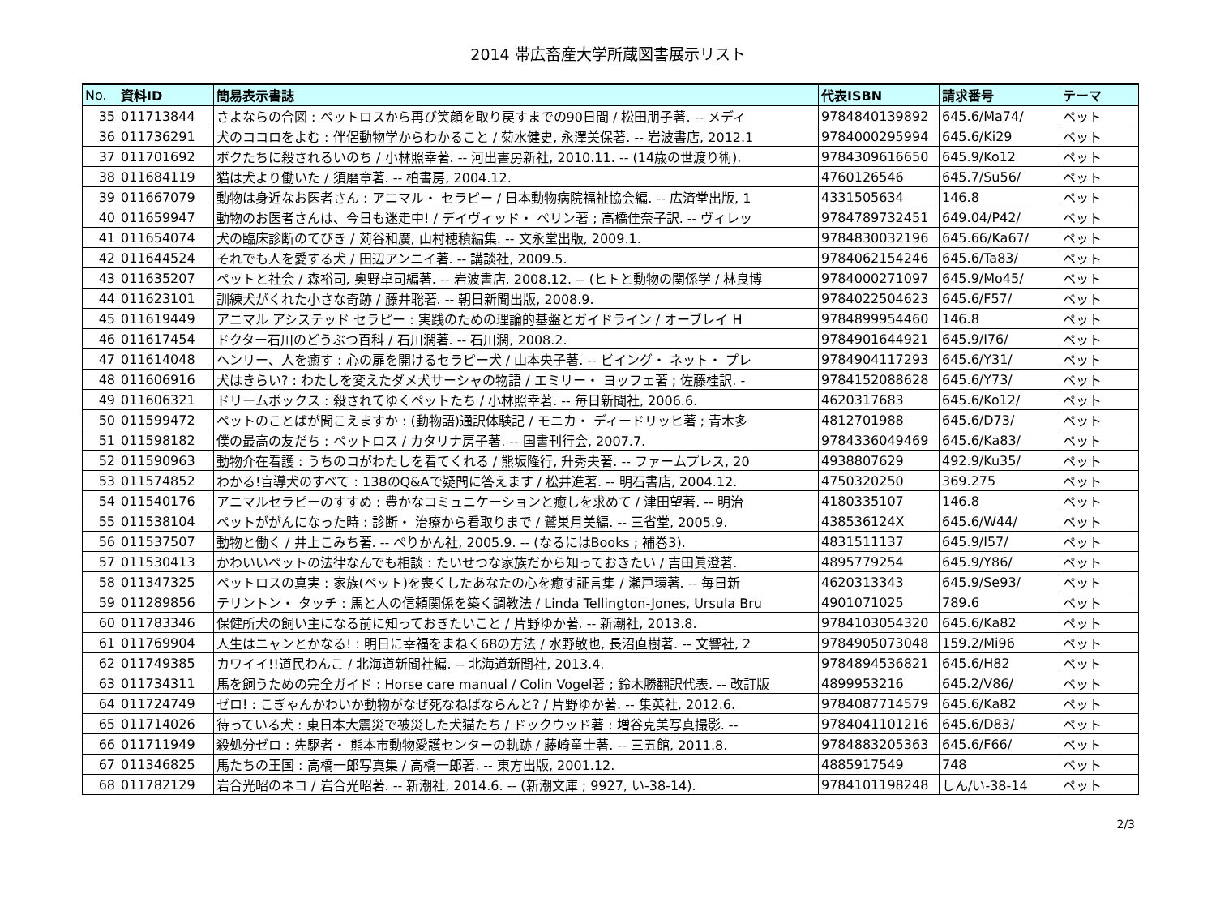2014 帯広畜産大学所蔵図書展示リスト
| No. | 資料ID | 簡易表示書誌 | 代表ISBN | 請求番号 | テーマ |
| --- | --- | --- | --- | --- | --- |
| 35 | 011713844 | さよならの合図 : ペットロスから再び笑顔を取り戻すまでの90日間 / 松田朋子著. -- メディ | 9784840139892 | 645.6/Ma74/ | ペット |
| 36 | 011736291 | 犬のココロをよむ : 伴侶動物学からわかること / 菊水健史, 永澤美保著. -- 岩波書店, 2012.1 | 9784000295994 | 645.6/Ki29 | ペット |
| 37 | 011701692 | ボクたちに殺されるいのち / 小林照幸著. -- 河出書房新社, 2010.11. -- (14歳の世渡り術). | 9784309616650 | 645.9/Ko12 | ペット |
| 38 | 011684119 | 猫は犬より働いた / 須磨章著. -- 柏書房, 2004.12. | 4760126546 | 645.7/Su56/ | ペット |
| 39 | 011667079 | 動物は身近なお医者さん : アニマル・ セラピー / 日本動物病院福祉協会編. -- 広済堂出版, 1 | 4331505634 | 146.8 | ペット |
| 40 | 011659947 | 動物のお医者さんは、今日も迷走中! / デイヴィッド・ ペリン著 ; 高橋佳奈子訳. -- ヴィレッ | 9784789732451 | 649.04/P42/ | ペット |
| 41 | 011654074 | 犬の臨床診断のてびき / 苅谷和廣, 山村穂積編集. -- 文永堂出版, 2009.1. | 9784830032196 | 645.66/Ka67/ | ペット |
| 42 | 011644524 | それでも人を愛する犬 / 田辺アンニイ著. -- 講談社, 2009.5. | 9784062154246 | 645.6/Ta83/ | ペット |
| 43 | 011635207 | ペットと社会 / 森裕司, 奥野卓司編著. -- 岩波書店, 2008.12. -- (ヒトと動物の関係学 / 林良博 | 9784000271097 | 645.9/Mo45/ | ペット |
| 44 | 011623101 | 訓練犬がくれた小さな奇跡 / 藤井聡著. -- 朝日新聞出版, 2008.9. | 9784022504623 | 645.6/F57/ | ペット |
| 45 | 011619449 | アニマル アシステッド セラピー : 実践のための理論的基盤とガイドライン / オーブレイ H | 9784899954460 | 146.8 | ペット |
| 46 | 011617454 | ドクター石川のどうぶつ百科 / 石川濶著. -- 石川濶, 2008.2. | 9784901644921 | 645.9/I76/ | ペット |
| 47 | 011614048 | ヘンリー、人を癒す : 心の扉を開けるセラピー犬 / 山本央子著. -- ビイング・ ネット・ プレ | 9784904117293 | 645.6/Y31/ | ペット |
| 48 | 011606916 | 犬はきらい? : わたしを変えたダメ犬サーシャの物語 / エミリー・ ヨッフェ著 ; 佐藤桂訳. - | 9784152088628 | 645.6/Y73/ | ペット |
| 49 | 011606321 | ドリームボックス : 殺されてゆくペットたち / 小林照幸著. -- 毎日新聞社, 2006.6. | 4620317683 | 645.6/Ko12/ | ペット |
| 50 | 011599472 | ペットのことばが聞こえますか : (動物語)通訳体験記 / モニカ・ ディードリッヒ著 ; 青木多 | 4812701988 | 645.6/D73/ | ペット |
| 51 | 011598182 | 僕の最高の友だち : ペットロス / カタリナ房子著. -- 国書刊行会, 2007.7. | 9784336049469 | 645.6/Ka83/ | ペット |
| 52 | 011590963 | 動物介在看護 : うちのコがわたしを看てくれる / 熊坂隆行, 升秀夫著. -- ファームプレス, 20 | 4938807629 | 492.9/Ku35/ | ペット |
| 53 | 011574852 | わかる!盲導犬のすべて : 138のQ&Aで疑問に答えます / 松井進著. -- 明石書店, 2004.12. | 4750320250 | 369.275 | ペット |
| 54 | 011540176 | アニマルセラピーのすすめ : 豊かなコミュニケーションと癒しを求めて / 津田望著. -- 明治 | 4180335107 | 146.8 | ペット |
| 55 | 011538104 | ペットががんになった時 : 診断・ 治療から看取りまで / 鷲巣月美編. -- 三省堂, 2005.9. | 438536124X | 645.6/W44/ | ペット |
| 56 | 011537507 | 動物と働く / 井上こみち著. -- ぺりかん社, 2005.9. -- (なるにはBooks ; 補巻3). | 4831511137 | 645.9/I57/ | ペット |
| 57 | 011530413 | かわいいペットの法律なんでも相談 : たいせつな家族だから知っておきたい / 吉田眞澄著. | 4895779254 | 645.9/Y86/ | ペット |
| 58 | 011347325 | ペットロスの真実 : 家族(ペット)を喪くしたあなたの心を癒す証言集 / 瀬戸環著. -- 毎日新 | 4620313343 | 645.9/Se93/ | ペット |
| 59 | 011289856 | テリントン・ タッチ : 馬と人の信頼関係を築く調教法 / Linda Tellington-Jones, Ursula Bru | 4901071025 | 789.6 | ペット |
| 60 | 011783346 | 保健所犬の飼い主になる前に知っておきたいこと / 片野ゆか著. -- 新潮社, 2013.8. | 9784103054320 | 645.6/Ka82 | ペット |
| 61 | 011769904 | 人生はニャンとかなる! : 明日に幸福をまねく68の方法 / 水野敬也, 長沼直樹著. -- 文響社, 2 | 9784905073048 | 159.2/Mi96 | ペット |
| 62 | 011749385 | カワイイ!!道民わんこ / 北海道新聞社編. -- 北海道新聞社, 2013.4. | 9784894536821 | 645.6/H82 | ペット |
| 63 | 011734311 | 馬を飼うための完全ガイド : Horse care manual / Colin Vogel著 ; 鈴木勝翻訳代表. -- 改訂版 | 4899953216 | 645.2/V86/ | ペット |
| 64 | 011724749 | ゼロ! : こぎゃんかわいか動物がなぜ死なねばならんと? / 片野ゆか著. -- 集英社, 2012.6. | 9784087714579 | 645.6/Ka82 | ペット |
| 65 | 011714026 | 待っている犬 : 東日本大震災で被災した犬猫たち / ドックウッド著 : 増谷克美写真撮影. -- | 9784041101216 | 645.6/D83/ | ペット |
| 66 | 011711949 | 殺処分ゼロ : 先駆者・ 熊本市動物愛護センターの軌跡 / 藤崎童士著. -- 三五館, 2011.8. | 9784883205363 | 645.6/F66/ | ペット |
| 67 | 011346825 | 馬たちの王国 : 高橋一郎写真集 / 高橋一郎著. -- 東方出版, 2001.12. | 4885917549 | 748 | ペット |
| 68 | 011782129 | 岩合光昭のネコ / 岩合光昭著. -- 新潮社, 2014.6. -- (新潮文庫 ; 9927, い-38-14). | 9784101198248 | しん/い-38-14 | ペット |
2/3